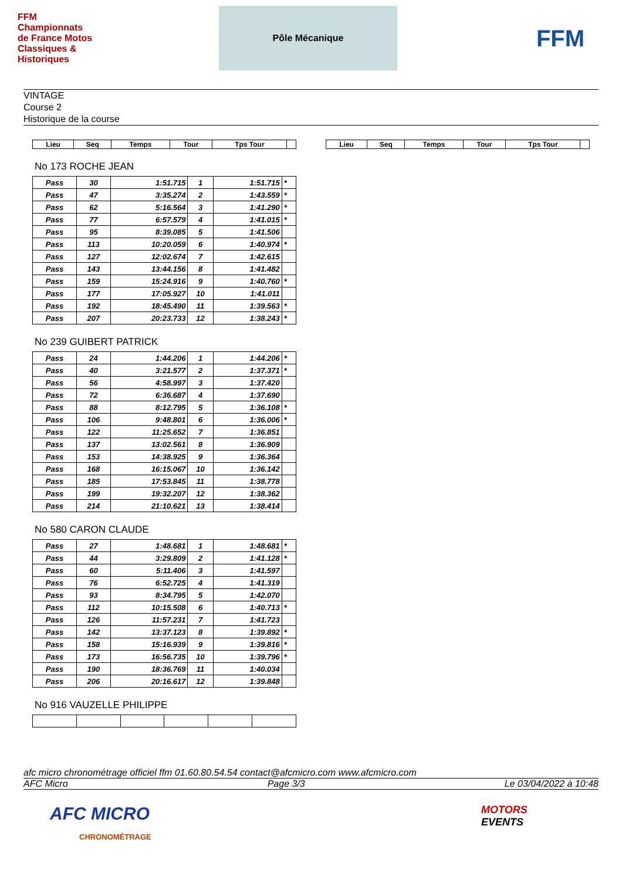FFM Championnats de France Motos Classiques & Historiques
Pôle Mécanique
FFM
VINTAGE
Course 2
Historique de la course
| Lieu | Seq | Temps | Tour | Tps Tour | |
| --- | --- | --- | --- | --- | --- |
No 173 ROCHE JEAN
| Pass | 30 | 1:51.715 | 1 | 1:51.715 | * |
| Pass | 47 | 3:35.274 | 2 | 1:43.559 | * |
| Pass | 62 | 5:16.564 | 3 | 1:41.290 | * |
| Pass | 77 | 6:57.579 | 4 | 1:41.015 | * |
| Pass | 95 | 8:39.085 | 5 | 1:41.506 | |
| Pass | 113 | 10:20.059 | 6 | 1:40.974 | * |
| Pass | 127 | 12:02.674 | 7 | 1:42.615 | |
| Pass | 143 | 13:44.156 | 8 | 1:41.482 | |
| Pass | 159 | 15:24.916 | 9 | 1:40.760 | * |
| Pass | 177 | 17:05.927 | 10 | 1:41.011 | |
| Pass | 192 | 18:45.490 | 11 | 1:39.563 | * |
| Pass | 207 | 20:23.733 | 12 | 1:38.243 | * |
No 239 GUIBERT PATRICK
| Pass | 24 | 1:44.206 | 1 | 1:44.206 | * |
| Pass | 40 | 3:21.577 | 2 | 1:37.371 | * |
| Pass | 56 | 4:58.997 | 3 | 1:37.420 | |
| Pass | 72 | 6:36.687 | 4 | 1:37.690 | |
| Pass | 88 | 8:12.795 | 5 | 1:36.108 | * |
| Pass | 106 | 9:48.801 | 6 | 1:36.006 | * |
| Pass | 122 | 11:25.652 | 7 | 1:36.851 | |
| Pass | 137 | 13:02.561 | 8 | 1:36.909 | |
| Pass | 153 | 14:38.925 | 9 | 1:36.364 | |
| Pass | 168 | 16:15.067 | 10 | 1:36.142 | |
| Pass | 185 | 17:53.845 | 11 | 1:38.778 | |
| Pass | 199 | 19:32.207 | 12 | 1:38.362 | |
| Pass | 214 | 21:10.621 | 13 | 1:38.414 | |
No 580 CARON CLAUDE
| Pass | 27 | 1:48.681 | 1 | 1:48.681 | * |
| Pass | 44 | 3:29.809 | 2 | 1:41.128 | * |
| Pass | 60 | 5:11.406 | 3 | 1:41.597 | |
| Pass | 76 | 6:52.725 | 4 | 1:41.319 | |
| Pass | 93 | 8:34.795 | 5 | 1:42.070 | |
| Pass | 112 | 10:15.508 | 6 | 1:40.713 | * |
| Pass | 126 | 11:57.231 | 7 | 1:41.723 | |
| Pass | 142 | 13:37.123 | 8 | 1:39.892 | * |
| Pass | 158 | 15:16.939 | 9 | 1:39.816 | * |
| Pass | 173 | 16:56.735 | 10 | 1:39.796 | * |
| Pass | 190 | 18:36.769 | 11 | 1:40.034 | |
| Pass | 206 | 20:16.617 | 12 | 1:39.848 | |
No 916 VAUZELLE PHILIPPE
| Lieu | Seq | Temps | Tour | Tps Tour | |
| --- | --- | --- | --- | --- | --- |
afc micro chronométrage officiel ffm 01.60.80.54.54 contact@afcmicro.com www.afcmicro.com
AFC Micro Page 3/3 Le 03/04/2022 à 10:48
AFC MICRO
CHRONOMÉTRAGE
MOTORS
EVENTS